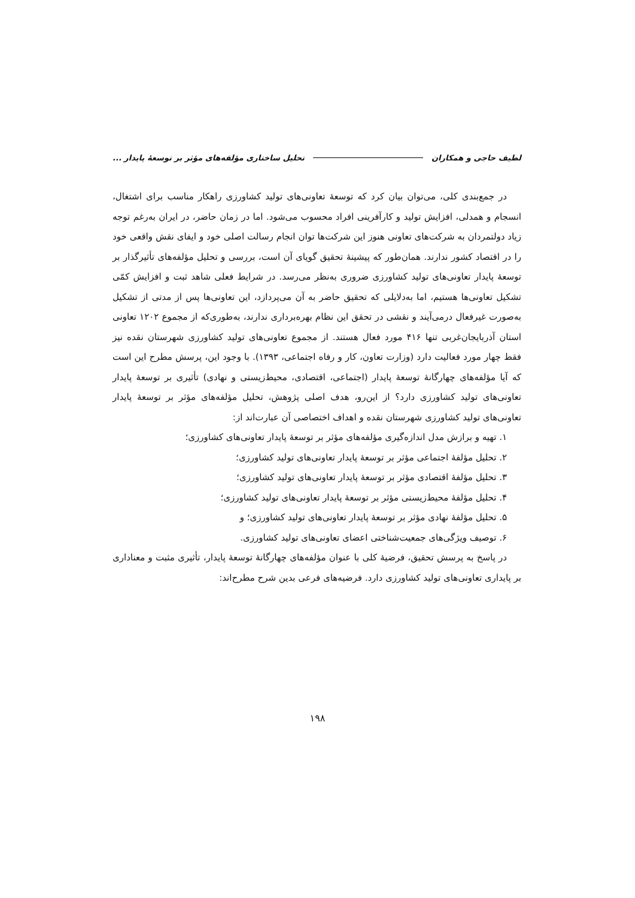لطیف حاجی و همکاران تحلیل ساختاری مؤلفه‌های مؤثر بر توسعهٔ پایدار ...
در جمع‌بندی کلی، می‌توان بیان کرد که توسعهٔ تعاونی‌های تولید کشاورزی راهکار مناسب برای اشتغال، انسجام و همدلی، افزایش تولید و کارآفرینی افراد محسوب می‌شود. اما در زمان حاضر، در ایران به‌رغم توجه زیاد دولتمردان به شرکت‌های تعاونی هنوز این شرکت‌ها توان انجام رسالت اصلی خود و ایفای نقش واقعی خود را در اقتصاد کشور ندارند. همان‌طور که پیشینهٔ تحقیق گویای آن است، بررسی و تحلیل مؤلفه‌های تأثیرگذار بر توسعهٔ پایدار تعاونی‌های تولید کشاورزی ضروری به‌نظر می‌رسد. در شرایط فعلی شاهد ثبت و افزایش کمّی تشکیل تعاونی‌ها هستیم، اما به‌دلایلی که تحقیق حاضر به آن می‌پردازد، این تعاونی‌ها پس از مدتی از تشکیل به‌صورت غیرفعال درمی‌آیند و نقشی در تحقق این نظام بهره‌برداری ندارند، به‌طوری‌که از مجموع ۱۲۰۲ تعاونی استان آذربایجان‌غربی تنها ۴۱۶ مورد فعال هستند. از مجموع تعاونی‌های تولید کشاورزی شهرستان نقده نیز فقط چهار مورد فعالیت دارد (وزارت تعاون، کار و رفاه اجتماعی، ۱۳۹۳). با وجود این، پرسش مطرح این است که آیا مؤلفه‌های چهارگانهٔ توسعهٔ پایدار (اجتماعی، اقتصادی، محیط‌زیستی و نهادی) تأثیری بر توسعهٔ پایدار تعاونی‌های تولید کشاورزی دارد؟ از این‌رو، هدف اصلی پژوهش، تحلیل مؤلفه‌های مؤثر بر توسعهٔ پایدار تعاونی‌های تولید کشاورزی شهرستان نقده و اهداف اختصاصی آن عبارت‌اند از:
۱. تهیه و برازش مدل اندازه‌گیری مؤلفه‌های مؤثر بر توسعهٔ پایدار تعاونی‌های کشاورزی؛
۲. تحلیل مؤلفهٔ اجتماعی مؤثر بر توسعهٔ پایدار تعاونی‌های تولید کشاورزی؛
۳. تحلیل مؤلفهٔ اقتصادی مؤثر بر توسعهٔ پایدار تعاونی‌های تولید کشاورزی؛
۴. تحلیل مؤلفهٔ محیط‌زیستی مؤثر بر توسعهٔ پایدار تعاونی‌های تولید کشاورزی؛
۵. تحلیل مؤلفهٔ نهادی مؤثر بر توسعهٔ پایدار تعاونی‌های تولید کشاورزی؛ و
۶. توصیف ویژگی‌های جمعیت‌شناختی اعضای تعاونی‌های تولید کشاورزی.
در پاسخ به پرسش تحقیق، فرضیهٔ کلی با عنوان مؤلفه‌های چهارگانهٔ توسعهٔ پایدار، تأثیری مثبت و معناداری بر پایداری تعاونی‌های تولید کشاورزی دارد. فرضیه‌های فرعی بدین شرح مطرح‌اند:
۱۹۸